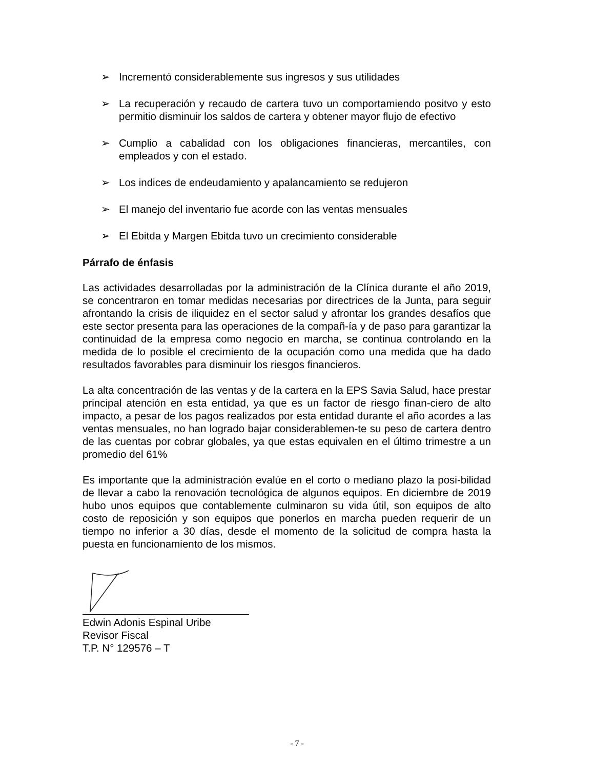➢ Incrementó considerablemente sus ingresos y sus utilidades
➢ La recuperación y recaudo de cartera tuvo un comportamiendo positvo y esto permitio disminuir los saldos de cartera y obtener mayor flujo de efectivo
➢ Cumplio a cabalidad con los obligaciones financieras, mercantiles, con empleados y con el estado.
➢ Los indices de endeudamiento y apalancamiento se redujeron
➢ El manejo del inventario fue acorde con las ventas mensuales
➢ El Ebitda y Margen Ebitda tuvo un crecimiento considerable
Párrafo de énfasis
Las actividades desarrolladas por la administración de la Clínica durante el año 2019, se concentraron en tomar medidas necesarias por directrices de la Junta, para seguir afrontando la crisis de iliquidez en el sector salud y afrontar los grandes desafíos que este sector presenta para las operaciones de la compañ-ía y de paso para garantizar la continuidad de la empresa como negocio en marcha, se continua controlando en la medida de lo posible el crecimiento de la ocupación como una medida que ha dado resultados favorables para disminuir los riesgos financieros.
La alta concentración de las ventas y de la cartera en la EPS Savia Salud, hace prestar principal atención en esta entidad, ya que es un factor de riesgo finan-ciero de alto impacto, a pesar de los pagos realizados por esta entidad durante el año acordes a las ventas mensuales, no han logrado bajar considerablemen-te su peso de cartera dentro de las cuentas por cobrar globales, ya que estas equivalen en el último trimestre a un promedio del 61%
Es importante que la administración evalúe en el corto o mediano plazo la posi-bilidad de llevar a cabo la renovación tecnológica de algunos equipos. En diciembre de 2019 hubo unos equipos que contablemente culminaron su vida útil, son equipos de alto costo de reposición y son equipos que ponerlos en marcha pueden requerir de un tiempo no inferior a 30 días, desde el momento de la solicitud de compra hasta la puesta en funcionamiento de los mismos.
Edwin Adonis Espinal Uribe
Revisor Fiscal
T.P. N° 129576 – T
- 7 -